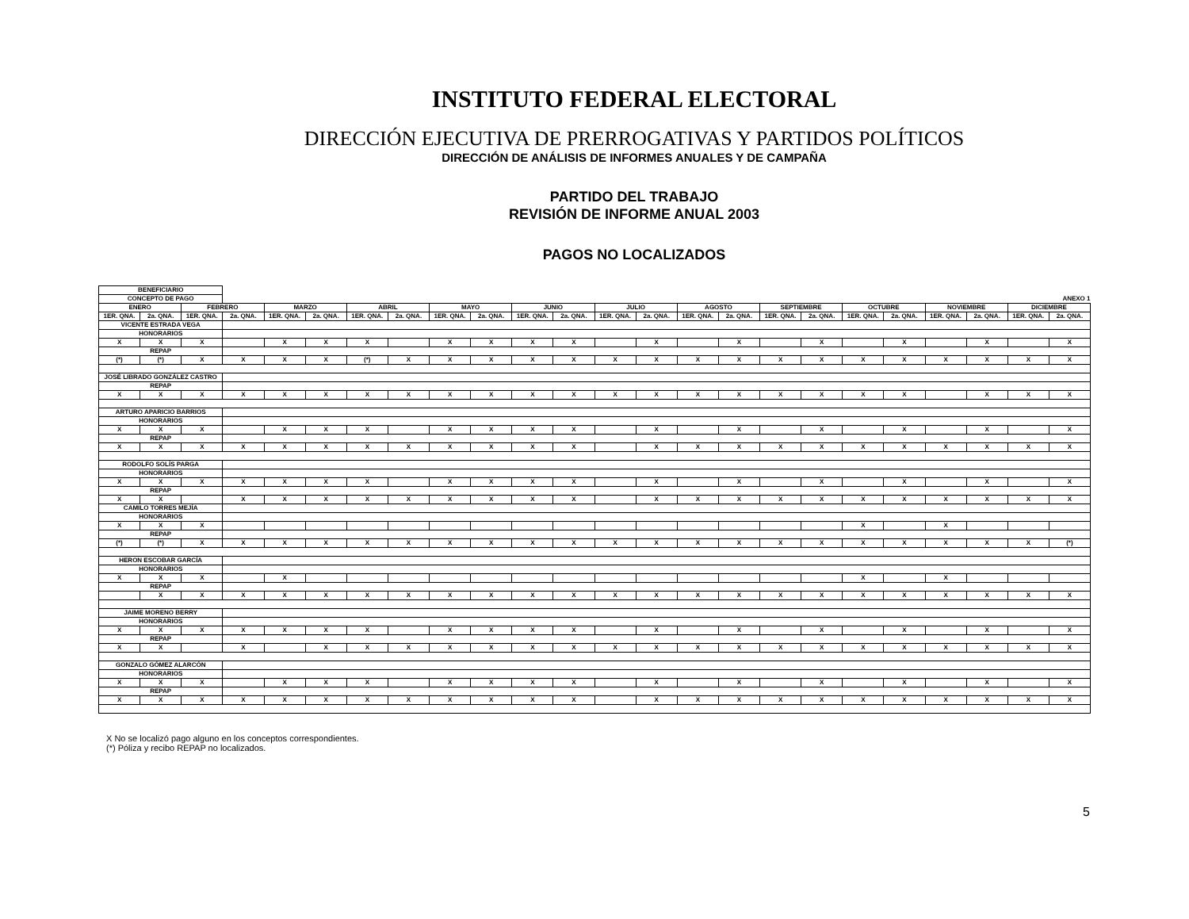INSTITUTO FEDERAL ELECTORAL
DIRECCIÓN EJECUTIVA DE PRERROGATIVAS Y PARTIDOS POLÍTICOS
DIRECCIÓN DE ANÁLISIS DE INFORMES ANUALES Y DE CAMPAÑA
PARTIDO DEL TRABAJO
REVISIÓN DE INFORME ANUAL 2003
PAGOS NO LOCALIZADOS
| BENEFICIARIO | | | | | | | | | | | | | | | | | | | | | | | |
| CONCEPTO DE PAGO | | | ANEXO 1 | | | | | | | | | | | | | | | | | | | | |
| ENERO | | FEBRERO | | MARZO | | ABRIL | | MAYO | | JUNIO | | JULIO | | AGOSTO | | SEPTIEMBRE | | OCTUBRE | | NOVIEMBRE | | DICIEMBRE | |
| 1ER. QNA. | 2a. QNA. | 1ER. QNA. | 2a. QNA. | 1ER. QNA. | 2a. QNA. | 1ER. QNA. | 2a. QNA. | 1ER. QNA. | 2a. QNA. | 1ER. QNA. | 2a. QNA. | 1ER. QNA. | 2a. QNA. | 1ER. QNA. | 2a. QNA. | 1ER. QNA. | 2a. QNA. | 1ER. QNA. | 2a. QNA. | 1ER. QNA. | 2a. QNA. | 1ER. QNA. | 2a. QNA. |
| VICENTE ESTRADA VEGA | | | | | | | | | | | | | | | | | | | | | | | |
| HONORARIOS | | | | | | | | | | | | | | | | | | | | | | | |
| X | X | X | | X | X | X | | X | X | X | X | | X | | X | | X | | X | | X | | X |
| REPAP | | | | | | | | | | | | | | | | | | | | | | | |
| (*) | (*) | X | X | X | X | (*) | X | X | X | X | X | X | X | X | X | X | X | X | X | X | X | X | X |
| JOSÉ LIBRADO GONZÁLEZ CASTRO | | | | | | | | | | | | | | | | | | | | | | | |
| REPAP | | | | | | | | | | | | | | | | | | | | | | | |
| X | X | X | X | X | X | X | X | X | X | X | X | X | X | X | X | X | X | X | X | | X | X | X |
| ARTURO APARICIO BARRIOS | | | | | | | | | | | | | | | | | | | | | | | |
| HONORARIOS | | | | | | | | | | | | | | | | | | | | | | | |
| X | X | X | | X | X | X | | X | X | X | X | | X | | X | | X | | X | | X | | X |
| REPAP | | | | | | | | | | | | | | | | | | | | | | | |
| X | X | X | X | X | X | X | X | X | X | X | X | | X | X | X | X | X | X | X | X | X | X | X |
| RODOLFO SOLÍS PARGA | | | | | | | | | | | | | | | | | | | | | | | |
| HONORARIOS | | | | | | | | | | | | | | | | | | | | | | | |
| X | X | X | X | X | X | X | | X | X | X | X | | X | | X | | X | | X | | X | | X |
| REPAP | | | | | | | | | | | | | | | | | | | | | | | |
| X | X | | X | X | X | X | X | X | X | X | X | | X | X | X | X | X | X | X | X | X | X | X |
| CAMILO TORRES MEJÍA | | | | | | | | | | | | | | | | | | | | | | | |
| HONORARIOS | | | | | | | | | | | | | | | | | | | | | | | |
| X | X | X | | | | | | | | | | | | | | | | X | | X | | | |
| REPAP | | | | | | | | | | | | | | | | | | | | | | | |
| (*) | (*) | X | X | X | X | X | X | X | X | X | X | X | X | X | X | X | X | X | X | X | X | X | (*) |
| HERON ESCOBAR GARCÍA | | | | | | | | | | | | | | | | | | | | | | | |
| HONORARIOS | | | | | | | | | | | | | | | | | | | | | | | |
| X | X | X | | X | | | | | | | | | | | | | | X | | X | | | |
| REPAP | | | | | | | | | | | | | | | | | | | | | | | |
| | X | X | X | X | X | X | X | X | X | X | X | X | X | X | X | X | X | X | X | X | X | X | X |
| JAIME MORENO BERRY | | | | | | | | | | | | | | | | | | | | | | | |
| HONORARIOS | | | | | | | | | | | | | | | | | | | | | | | |
| X | X | X | X | X | X | X | | X | X | X | X | | X | | X | | X | | X | | X | | X |
| REPAP | | | | | | | | | | | | | | | | | | | | | | | |
| X | X | | X | | X | X | X | X | X | X | X | X | X | X | X | X | X | X | X | X | X | X | X |
| GONZALO GÓMEZ ALARCÓN | | | | | | | | | | | | | | | | | | | | | | | |
| HONORARIOS | | | | | | | | | | | | | | | | | | | | | | | |
| X | X | X | | X | X | X | | X | X | X | X | | X | | X | | X | | X | | X | | X |
| REPAP | | | | | | | | | | | | | | | | | | | | | | | |
| X | X | X | X | X | X | X | X | X | X | X | X | | X | X | X | X | X | X | X | X | X | X | X |
X No se localizó pago alguno en los conceptos correspondientes.
(*) Póliza y recibo REPAP no localizados.
5